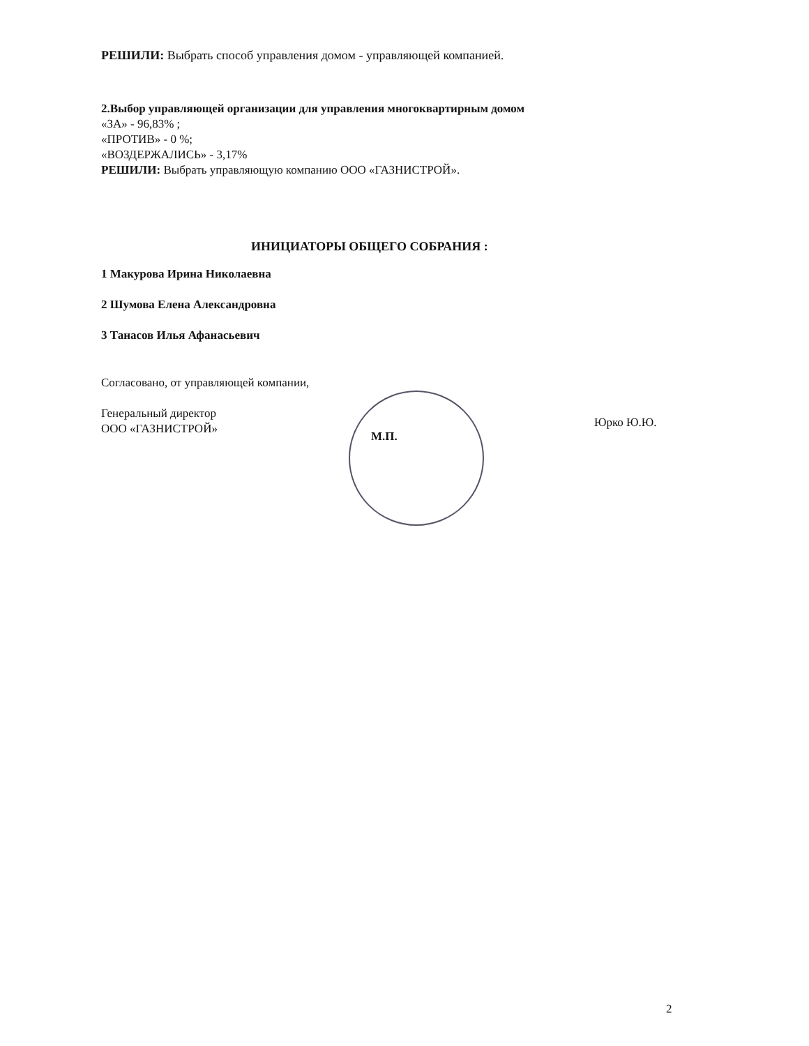РЕШИЛИ: Выбрать способ управления домом - управляющей компанией.
2.Выбор управляющей организации для управления многоквартирным домом
«ЗА» - 96,83% ;
«ПРОТИВ» - 0 %;
«ВОЗДЕРЖАЛИСЬ» - 3,17%
РЕШИЛИ: Выбрать управляющую компанию ООО «ГАЗНИСТРОЙ».
ИНИЦИАТОРЫ ОБЩЕГО СОБРАНИЯ :
1 Макурова Ирина Николаевна
2 Шумова Елена Александровна
3 Танасов Илья Афанасьевич
Согласовано, от управляющей компании,
Генеральный директор
ООО «ГАЗНИСТРОЙ»
М.П.
Юрко Ю.Ю.
2